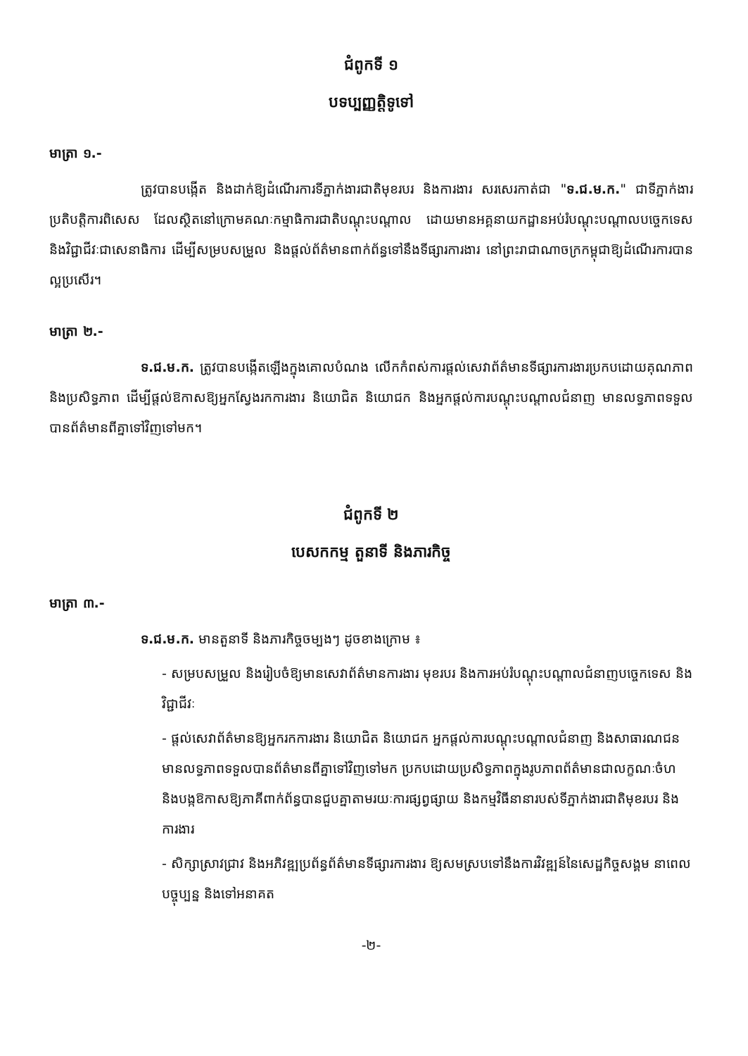ជំពូកទី ១
បទប្បញ្ញត្តិទូទៅ
មាត្រា ១.-
ត្រូវបានបង្កើត និងដាក់ឱ្យដំណើរការទីភ្នាក់ងារជាតិមុខរបរ និងការងារ សរសេរកាត់ជា "ទ.ជ.ម.ក." ជាទីភ្នាក់ងារប្រតិបត្តិការពិសេស ដែលស្ថិតនៅក្រោមគណៈកម្មាធិការជាតិបណ្តុះបណ្តាល ដោយមានអគ្គនាយកដ្ឋានអប់រំបណ្តុះបណ្តាលបច្ចេកទេស និងវិជ្ជាជីវៈជាសេនាធិការ ដើម្បីសម្របសម្រួល និងផ្តល់ព័ត៌មានពាក់ព័ន្ធទៅនឹងទីផ្សារការងារ នៅព្រះរាជាណាចក្រកម្ពុជាឱ្យដំណើរការបានល្អប្រសើរ។
មាត្រា ២.-
ទ.ជ.ម.ក. ត្រូវបានបង្កើតឡើងក្នុងគោលបំណង លើកកំពស់ការផ្តល់សេវាព័ត៌មានទីផ្សារការងារប្រកបដោយគុណភាព និងប្រសិទ្ធភាព ដើម្បីផ្តល់ឱកាសឱ្យអ្នកស្វែងរកការងារ និយោជិត និយោជក និងអ្នកផ្តល់ការបណ្តុះបណ្តាលជំនាញ មានលទ្ធភាពទទួលបានព័ត៌មានពីគ្នាទៅវិញទៅមក។
ជំពូកទី ២
បេសកកម្ម តួនាទី និងភារកិច្ច
មាត្រា ៣.-
ទ.ជ.ម.ក. មានតួនាទី និងភារកិច្ចចម្បងៗ ដូចខាងក្រោម ៖
- សម្របសម្រួល និងរៀបចំឱ្យមានសេវាព័ត៌មានការងារ មុខរបរ និងការអប់រំបណ្តុះបណ្តាលជំនាញបច្ចេកទេស និងវិជ្ជាជីវៈ
- ផ្តល់សេវាព័ត៌មានឱ្យអ្នករកការងារ និយោជិត និយោជក អ្នកផ្តល់ការបណ្តុះបណ្តាលជំនាញ និងសាធារណជន មានលទ្ធភាពទទួលបានព័ត៌មានពីគ្នាទៅវិញទៅមក ប្រកបដោយប្រសិទ្ធភាពក្នុងរូបភាពព័ត៌មានជាលក្ខណៈចំហ និងបង្កឱកាសឱ្យភាគីពាក់ព័ន្ធបានជួបគ្នាតាមរយៈការផ្សព្វផ្សាយ និងកម្មវិធីនានារបស់ទីភ្នាក់ងារជាតិមុខរបរ និងការងារ
- សិក្សាស្រាវជ្រាវ និងអភិវឌ្ឍប្រព័ន្ធព័ត៌មានទីផ្សារការងារ ឱ្យសមស្របទៅនឹងការវិវឌ្ឍន៍នៃសេដ្ឋកិច្ចសង្គម នាពេលបច្ចុប្បន្ន និងទៅអនាគត
-២-